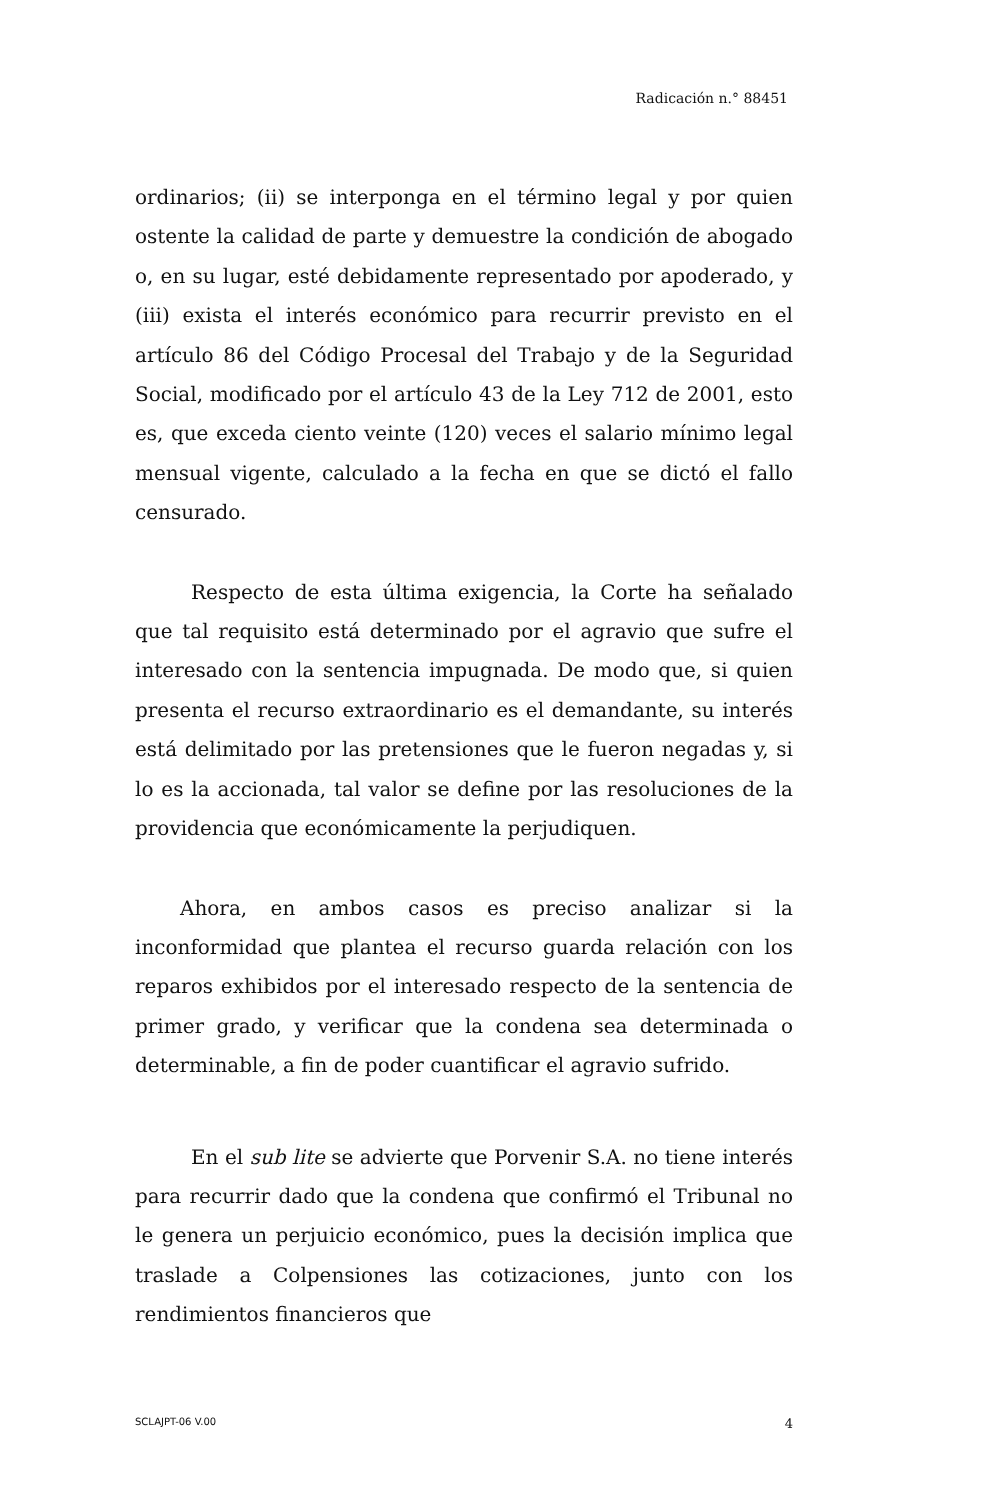Radicación n.° 88451
ordinarios; (ii) se interponga en el término legal y por quien ostente la calidad de parte y demuestre la condición de abogado o, en su lugar, esté debidamente representado por apoderado, y (iii) exista el interés económico para recurrir previsto en el artículo 86 del Código Procesal del Trabajo y de la Seguridad Social, modificado por el artículo 43 de la Ley 712 de 2001, esto es, que exceda ciento veinte (120) veces el salario mínimo legal mensual vigente, calculado a la fecha en que se dictó el fallo censurado.
Respecto de esta última exigencia, la Corte ha señalado que tal requisito está determinado por el agravio que sufre el interesado con la sentencia impugnada. De modo que, si quien presenta el recurso extraordinario es el demandante, su interés está delimitado por las pretensiones que le fueron negadas y, si lo es la accionada, tal valor se define por las resoluciones de la providencia que económicamente la perjudiquen.
Ahora, en ambos casos es preciso analizar si la inconformidad que plantea el recurso guarda relación con los reparos exhibidos por el interesado respecto de la sentencia de primer grado, y verificar que la condena sea determinada o determinable, a fin de poder cuantificar el agravio sufrido.
En el sub lite se advierte que Porvenir S.A. no tiene interés para recurrir dado que la condena que confirmó el Tribunal no le genera un perjuicio económico, pues la decisión implica que traslade a Colpensiones las cotizaciones, junto con los rendimientos financieros que
SCLAJPT-06 V.00 4